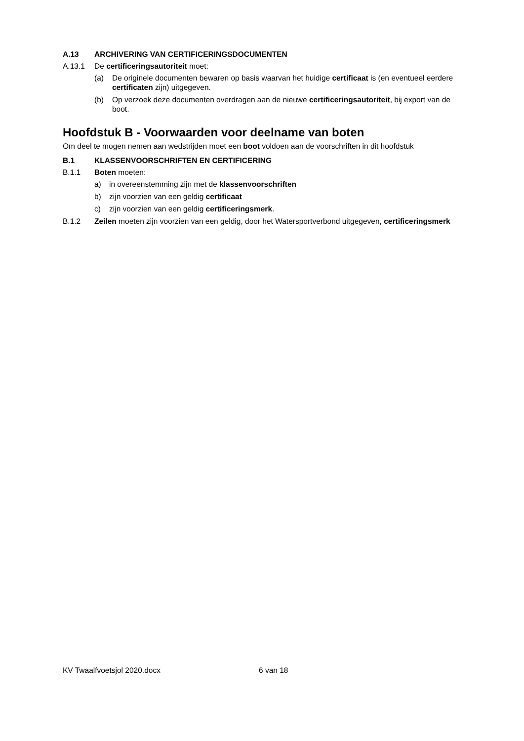A.13 ARCHIVERING VAN CERTIFICERINGSDOCUMENTEN
A.13.1 De certificeringsautoriteit moet:
(a) De originele documenten bewaren op basis waarvan het huidige certificaat is (en eventueel eerdere certificaten zijn) uitgegeven.
(b) Op verzoek deze documenten overdragen aan de nieuwe certificeringsautoriteit, bij export van de boot.
Hoofdstuk B - Voorwaarden voor deelname van boten
Om deel te mogen nemen aan wedstrijden moet een boot voldoen aan de voorschriften in dit hoofdstuk
B.1 KLASSENVOORSCHRIFTEN EN CERTIFICERING
B.1.1 Boten moeten:
a) in overeenstemming zijn met de klassenvoorschriften
b) zijn voorzien van een geldig certificaat
c) zijn voorzien van een geldig certificeringsmerk.
B.1.2 Zeilen moeten zijn voorzien van een geldig, door het Watersportverbond uitgegeven, certificeringsmerk
KV Twaalfvoetsjol 2020.docx 6 van 18